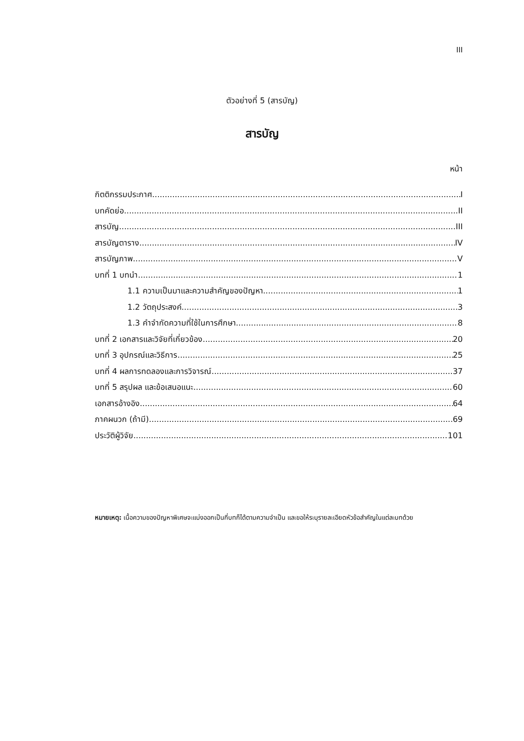III
ตัวอย่างที่ 5 (สารบัญ)
สารบัญ
หน้า
กิตติกรรมประกาศ I
บทคัดย่อ II
สารบัญ III
สารบัญตาราง IV
สารบัญภาพ V
บทที่ 1 บทนำ 1
1.1 ความเป็นมาและความสำคัญของปัญหา 1
1.2 วัตถุประสงค์ 3
1.3 คำจำกัดความที่ใช้ในการศึกษา 8
บทที่ 2 เอกสารและวิจัยที่เกี่ยวข้อง 20
บทที่ 3 อุปกรณ์และวิธีการ 25
บทที่ 4 ผลการทดลองและการวิจารณ์ 37
บทที่ 5 สรุปผล และข้อเสนอแนะ 60
เอกสารอ้างอิง 64
ภาคผนวก (ถ้ามี) 69
ประวัติผู้วิจัย 101
หมายเหตุ: เนื้อความของปัญหาพิเศษจะแบ่งออกเป็นกี่บทก็ได้ตามความจำเป็น และขอให้ระบุรายละเอียดหัวข้อสำคัญในแต่ละบทด้วย